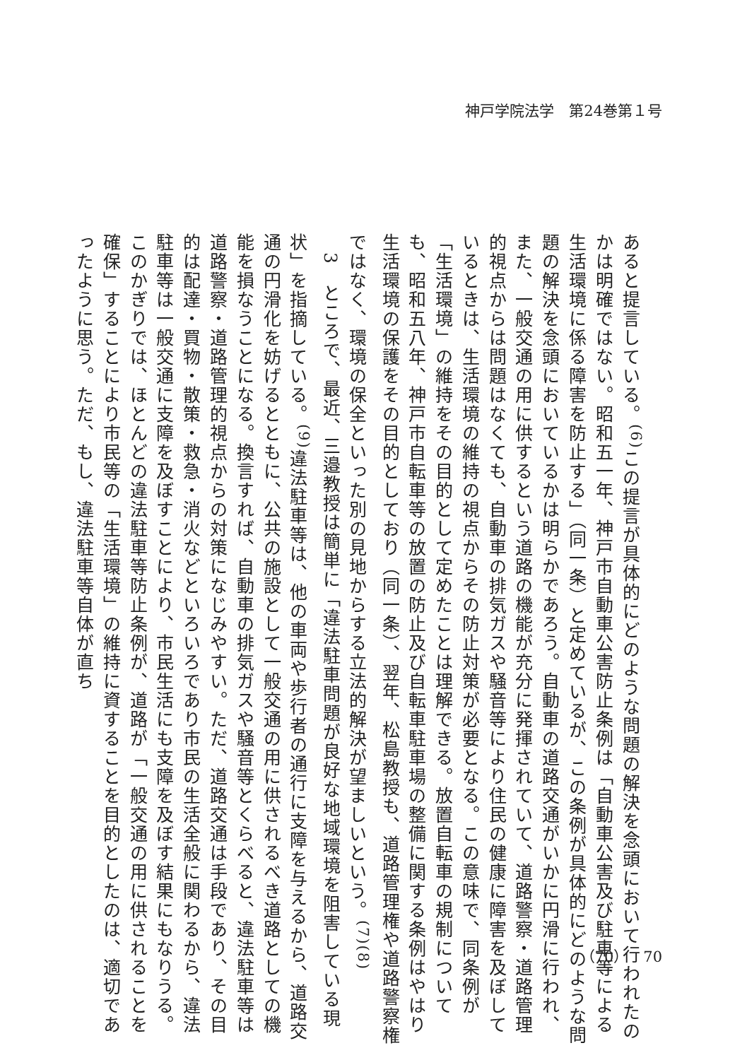神戸学院法学　第24巻第１号
あると提言している。<sup>(6)</sup>この提言が具体的にどのような問題の解決を念頭において行われたのかは明確ではない。昭和五一年、神戸市自動車公害防止条例は「自動車公害及び駐車等による生活環境に係る障害を防止する」（同一条）と定めているが、この条例が具体的にどのような問題の解決を念頭においているかは明らかであろう。自動車の道路交通がいかに円滑に行われ、また、一般交通の用に供するという道路の機能が充分に発揮されていて、道路警察・道路管理的視点からは問題はなくても、自動車の排気ガスや騒音等により住民の健康に障害を及ぼしているときは、生活環境の維持の視点からその防止対策が必要となる。この意味で、同条例が「生活環境」の維持をその目的として定めたことは理解できる。放置自転車の規制についても、昭和五八年、神戸市自転車等の放置の防止及び自転車駐車場の整備に関する条例はやはり生活環境の保護をその目的としており（同一条）、翌年、松島教授も、道路管理権や道路警察権ではなく、環境の保全といった別の見地からする立法的解決が望ましいという。<sup>(7)(8)</sup>
　3　ところで、最近、三邉教授は簡単に「違法駐車問題が良好な地域環境を阻害している現状」を指摘している。<sup>(9)</sup>違法駐車等は、他の車両や歩行者の通行に支障を与えるから、道路交通の円滑化を妨げるとともに、公共の施設として一般交通の用に供されるべき道路としての機能を損なうことになる。換言すれば、自動車の排気ガスや騒音等とくらべると、違法駐車等は道路警察・道路管理的視点からの対策になじみやすい。ただ、道路交通は手段であり、その目的は配達・買物・散策・救急・消火などといろいろであり市民の生活全般に関わるから、違法駐車等は一般交通に支障を及ぼすことにより、市民生活にも支障を及ぼす結果にもなりうる。このかぎりでは、ほとんどの違法駐車等防止条例が、道路が「一般交通の用に供されることを確保」することにより市民等の「生活環境」の維持に資することを目的としたのは、適切であったように思う。ただ、もし、違法駐車等自体が直ち
（70）　70